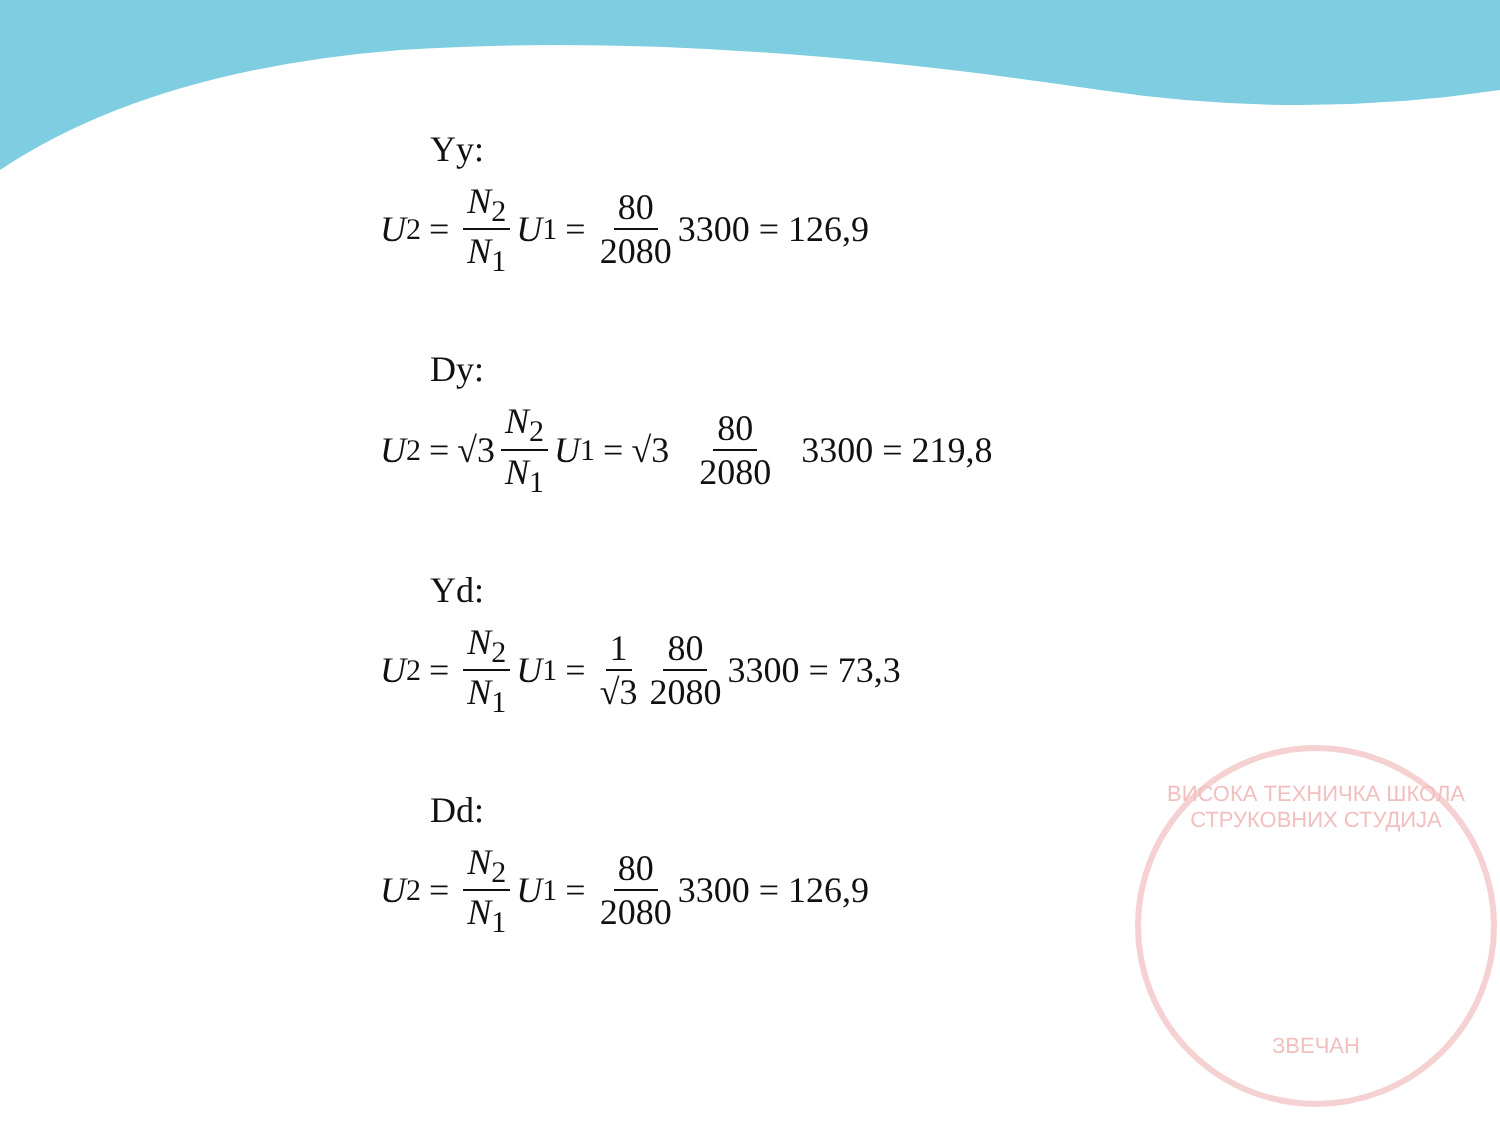Yy:
U<sub>2</sub> = N<sub>2</sub> N<sub>1</sub> U<sub>1</sub> = 80 2080 3300 = 126,9
Dy:
U<sub>2</sub> = √3 N<sub>2</sub> N<sub>1</sub> U<sub>1</sub> = √3 80 2080 3300 = 219,8
Yd:
U<sub>2</sub> = N<sub>2</sub> N<sub>1</sub> U<sub>1</sub> = 1 √3 80 2080 3300 = 73,3
Dd:
U<sub>2</sub> = N<sub>2</sub> N<sub>1</sub> U<sub>1</sub> = 80 2080 3300 = 126,9
ВИСОКА ТЕХНИЧКА ШКОЛА СТРУКОВНИХ СТУДИЈА
ЗВЕЧАН